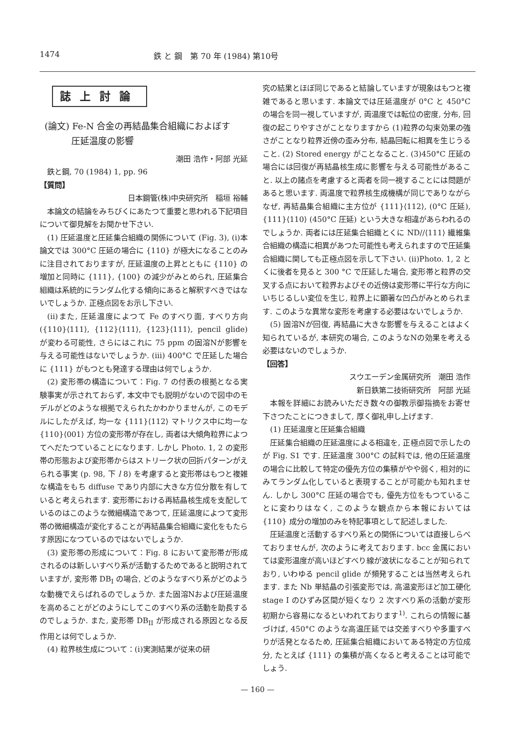1474 鉄 と 鋼　第 70 年 (1984) 第10号
誌上討論
(論文) Fe-N 合金の再結晶集合組織におよぼす
　　　圧延温度の影響
潮田 浩作・阿部 光延
　鉄と鋼, 70 (1984) 1, pp. 96
【質問】
日本鋼管(株)中央研究所　稲垣 裕輔
本論文の結論をみちびくにあたつて重要と思われる下記項目について御見解をお聞かせ下さい.
(1) 圧延温度と圧延集合組織の関係について (Fig. 3), (i)本論文では 300°C 圧延の場合に {110} が極大になることのみに注目されておりますが, 圧延温度の上昇とともに {110} の増加と同時に {111}, {100} の減少がみとめられ, 圧延集合組織は系統的にランダム化する傾向にあると解釈すべきではないでしょうか. 正極点図をお示し下さい.
(ii)また, 圧延温度によつて Fe のすべり面, すべり方向 ({110}⟨111⟩, {112}⟨111⟩, {123}⟨111⟩, pencil glide) が変わる可能性, さらにはこれに 75 ppm の固溶Nが影響を与える可能性はないでしょうか. (iii) 400°C で圧延した場合に {111} がもつとも発達する理由は何でしょうか.
(2) 変形帯の構造について：Fig. 7 の付表の根拠となる実験事実が示されておらず, 本文中でも説明がないので図中のモデルがどのような根拠でえられたかわかりませんが, このモデルにしたがえば, 均一な {111}⟨112⟩ マトリクス中に均一な {110}⟨001⟩ 方位の変形帯が存在し, 両者は大傾角粒界によつてへだたつていることになります. しかし Photo. 1, 2 の変形帯の形態および変形帯からはストリーク状の回折パターンがえられる事実 (p. 98, 下 l 8) を考慮すると変形帯はもつと複雑な構造をもち diffuse であり内部に大きな方位分散を有していると考えられます. 変形帯における再結晶核生成を支配しているのはこのような微細構造であつて, 圧延温度によつて変形帯の微細構造が変化することが再結晶集合組織に変化をもたらす原因になつているのではないでしょうか.
(3) 変形帯の形成について：Fig. 8 において変形帯が形成されるのは新しいすべり系が活動するためであると説明されていますが, 変形帯 DB<sub>I</sub> の場合, どのようなすべり系がどのような動機でえらばれるのでしょうか. また固溶Nおよび圧延温度を高めることがどのようにしてこのすべり系の活動を助長するのでしょうか. また, 変形帯 DB<sub>II</sub> が形成される原因となる反作用とは何でしょうか.
(4) 粒界核生成について：(i)実測結果が従来の研
究の結果とほぼ同じであると結論していますが現象はもつと複雑であると思います. 本論文では圧延温度が 0°C と 450°C の場合を同一視していますが, 両温度では転位の密度, 分布, 回復の起こりやすさがことなりますから (1)粒界の勾束効果の強さがことなり粒界近傍の歪み分布, 結晶回転に相異を生じうること. (2) Stored energy がことなること. (3)450°C 圧延の場合には回復が再結晶核生成に影響を与える可能性があること. 以上の諸点を考慮すると両者を同一視することには問題があると思います. 両温度で粒界核生成機構が同じでありながらなぜ, 再結晶集合組織に主方位が {111}⟨112⟩, (0°C 圧延), {111}⟨110⟩ (450°C 圧延) という大きな相違があらわれるのでしょうか. 両者には圧延集合組織とくに ND//⟨111⟩ 繊維集合組織の構造に相異があつた可能性も考えられますので圧延集合組織に関しても正極点図を示して下さい. (ii)Photo. 1, 2 とくに後者を見ると 300 °C で圧延した場合, 変形帯と粒界の交叉する点において粒界およびその近傍は変形帯に平行な方向にいちじるしい変位を生じ, 粒界上に顕著な凹凸がみとめられます. このような異常な変形を考慮する必要はないでしょうか.
(5) 固溶Nが回復, 再結晶に大きな影響を与えることはよく知られているが, 本研究の場合, このようなNの効果を考える必要はないのでしょうか.
【回答】
スウエーデン金属研究所　潮田 浩作
新日鉄第二技術研究所　阿部 光延
本報を詳細にお読みいただき数々の御教示御指摘をお寄せ下さつたことにつきまして, 厚く御礼申し上げます.
(1) 圧延温度と圧延集合組織
圧延集合組織の圧延温度による相違を, 正極点図で示したのが Fig. S1 です. 圧延温度 300°C の試料では, 他の圧延温度の場合に比較して特定の優先方位の集積がやや弱く, 相対的にみてランダム化していると表現することが可能かも知れません. しかし 300°C 圧延の場合でも, 優先方位をもつていることに変わりはなく, このような観点から本報においては {110} 成分の増加のみを特記事項として記述しました.
圧延温度と活動するすべり系との関係については直接しらべておりませんが, 次のように考えております. bcc 金属においては変形温度が高いほどすべり線が波状になることが知られており, いわゆる pencil glide が頻発することは当然考えられます. また Nb 単結晶の引張変形では, 高温変形ほど加工硬化 stage I のひずみ区間が短くなり 2 次すべり系の活動が変形初期から容易になるといわれております<sup>1)</sup>. これらの情報に基づけば, 450°C のような高温圧延では交差すべりや多重すべりが活発となるため, 圧延集合組織においてある特定の方位成分, たとえば {111} の集積が高くなると考えることは可能でしょう.
— 160 —